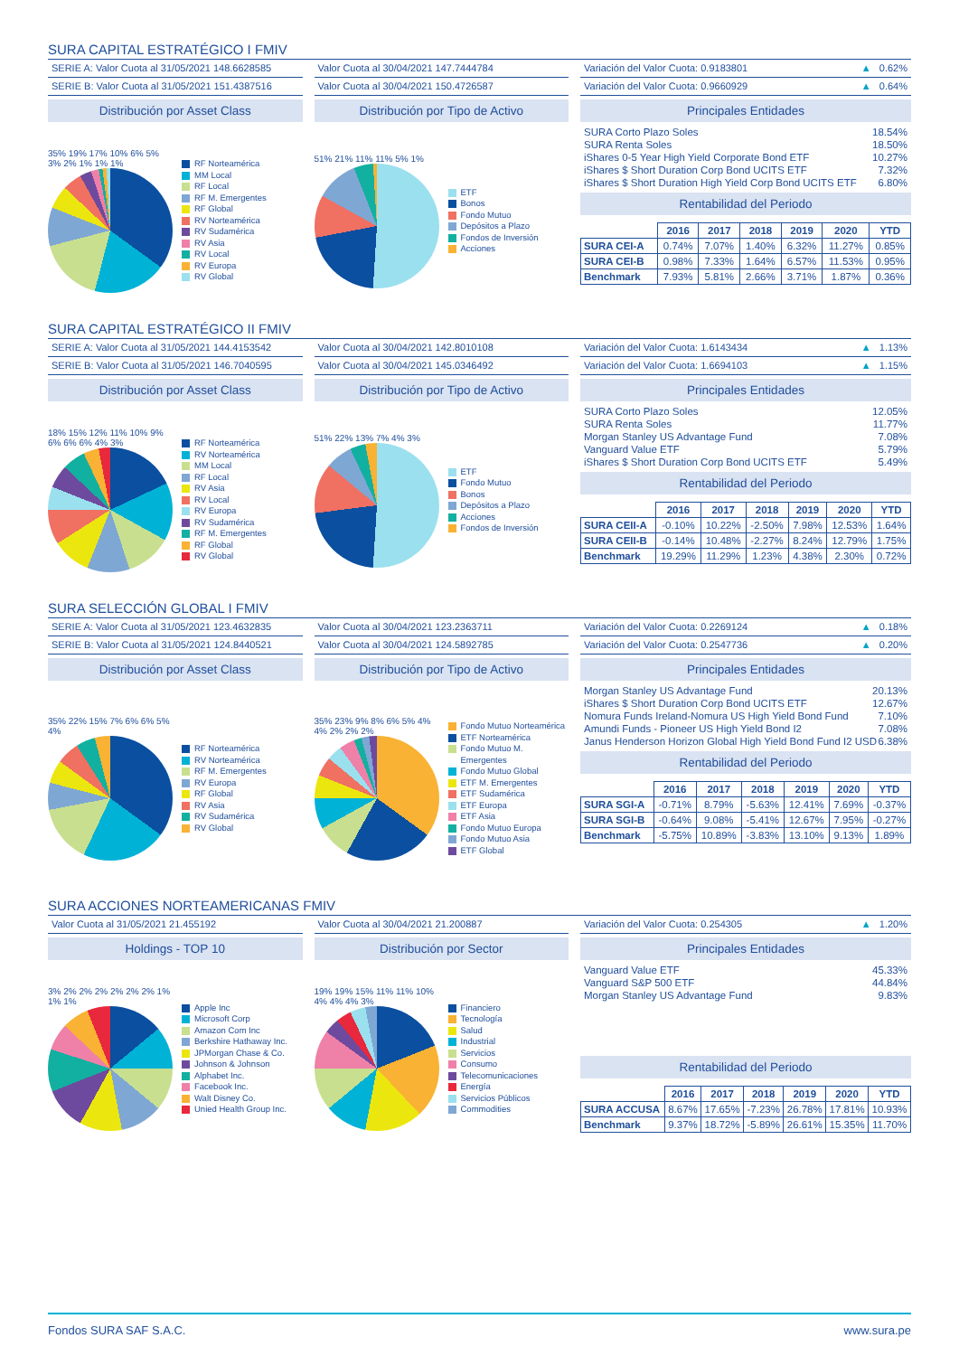SURA CAPITAL ESTRATÉGICO I FMIV
SERIE A: Valor Cuota al 31/05/2021 148.6628585
SERIE B: Valor Cuota al 31/05/2021 151.4387516
Distribución por Asset Class
35% 19% 17% 10% 6% 5% 3% 2% 1% 1% 1%
RF Norteamérica
MM Local
RF Local
RF M. Emergentes
RF Global
RV Norteamérica
RV Sudamérica
RV Asia
RV Local
RV Europa
RV Global
Valor Cuota al 30/04/2021 147.7444784
Valor Cuota al 30/04/2021 150.4726587
Distribución por Tipo de Activo
51% 21% 11% 11% 5% 1%
ETF
Bonos
Fondo Mutuo
Depósitos a Plazo
Fondos de Inversión
Acciones
Variación del Valor Cuota: 0.9183801 ▲ 0.62%
Variación del Valor Cuota: 0.9660929 ▲ 0.64%
Principales Entidades
SURA Corto Plazo Soles 18.54%
SURA Renta Soles 18.50%
iShares 0-5 Year High Yield Corporate Bond ETF 10.27%
iShares $ Short Duration Corp Bond UCITS ETF 7.32%
iShares $ Short Duration High Yield Corp Bond UCITS ETF 6.80%
Rentabilidad del Periodo
| | 2016 | 2017 | 2018 | 2019 | 2020 | YTD |
| SURA CEI-A | 0.74% | 7.07% | 1.40% | 6.32% | 11.27% | 0.85% |
| SURA CEI-B | 0.98% | 7.33% | 1.64% | 6.57% | 11.53% | 0.95% |
| Benchmark | 7.93% | 5.81% | 2.66% | 3.71% | 1.87% | 0.36% |
SURA CAPITAL ESTRATÉGICO II FMIV
SERIE A: Valor Cuota al 31/05/2021 144.4153542
SERIE B: Valor Cuota al 31/05/2021 146.7040595
Distribución por Asset Class
18% 15% 12% 11% 10% 9% 6% 6% 6% 4% 3%
RF Norteamérica
RV Norteamérica
MM Local
RF Local
RV Asia
RV Local
RV Europa
RV Sudamérica
RF M. Emergentes
RF Global
RV Global
Valor Cuota al 30/04/2021 142.8010108
Valor Cuota al 30/04/2021 145.0346492
Distribución por Tipo de Activo
51% 22% 13% 7% 4% 3%
ETF
Fondo Mutuo
Bonos
Depósitos a Plazo
Acciones
Fondos de Inversión
Variación del Valor Cuota: 1.6143434 ▲ 1.13%
Variación del Valor Cuota: 1.6694103 ▲ 1.15%
Principales Entidades
SURA Corto Plazo Soles 12.05%
SURA Renta Soles 11.77%
Morgan Stanley US Advantage Fund 7.08%
Vanguard Value ETF 5.79%
iShares $ Short Duration Corp Bond UCITS ETF 5.49%
Rentabilidad del Periodo
| | 2016 | 2017 | 2018 | 2019 | 2020 | YTD |
| SURA CEII-A | -0.10% | 10.22% | -2.50% | 7.98% | 12.53% | 1.64% |
| SURA CEII-B | -0.14% | 10.48% | -2.27% | 8.24% | 12.79% | 1.75% |
| Benchmark | 19.29% | 11.29% | 1.23% | 4.38% | 2.30% | 0.72% |
SURA SELECCIÓN GLOBAL I FMIV
SERIE A: Valor Cuota al 31/05/2021 123.4632835
SERIE B: Valor Cuota al 31/05/2021 124.8440521
Distribución por Asset Class
35% 22% 15% 7% 6% 6% 5% 4%
RF Norteamérica
RV Norteamérica
RF M. Emergentes
RV Europa
RF Global
RV Asia
RV Sudamérica
RV Global
Valor Cuota al 30/04/2021 123.2363711
Valor Cuota al 30/04/2021 124.5892785
Distribución por Tipo de Activo
35% 23% 9% 8% 6% 5% 4% 4% 2% 2% 2%
Fondo Mutuo Norteamérica
ETF Norteamérica
Fondo Mutuo M. Emergentes
Fondo Mutuo Global
ETF M. Emergentes
ETF Sudamérica
ETF Europa
ETF Asia
Fondo Mutuo Europa
Fondo Mutuo Asia
ETF Global
Variación del Valor Cuota: 0.2269124 ▲ 0.18%
Variación del Valor Cuota: 0.2547736 ▲ 0.20%
Principales Entidades
Morgan Stanley US Advantage Fund 20.13%
iShares $ Short Duration Corp Bond UCITS ETF 12.67%
Nomura Funds Ireland-Nomura US High Yield Bond Fund 7.10%
Amundi Funds - Pioneer US High Yield Bond I2 7.08%
Janus Henderson Horizon Global High Yield Bond Fund I2 USD 6.38%
Rentabilidad del Periodo
| | 2016 | 2017 | 2018 | 2019 | 2020 | YTD |
| SURA SGI-A | -0.71% | 8.79% | -5.63% | 12.41% | 7.69% | -0.37% |
| SURA SGI-B | -0.64% | 9.08% | -5.41% | 12.67% | 7.95% | -0.27% |
| Benchmark | -5.75% | 10.89% | -3.83% | 13.10% | 9.13% | 1.89% |
SURA ACCIONES NORTEAMERICANAS FMIV
Valor Cuota al 31/05/2021 21.455192
Holdings - TOP 10
3% 2% 2% 2% 2% 2% 2% 1% 1% 1%
Apple Inc
Microsoft Corp
Amazon Com Inc
Berkshire Hathaway Inc.
JPMorgan Chase & Co.
Johnson & Johnson
Alphabet Inc.
Facebook Inc.
Walt Disney Co.
Unied Health Group Inc.
Valor Cuota al 30/04/2021 21.200887
Distribución por Sector
19% 19% 15% 11% 11% 10% 4% 4% 4% 3%
Financiero
Tecnología
Salud
Industrial
Servicios
Consumo
Telecomunicaciones
Energía
Servicios Públicos
Commodities
Variación del Valor Cuota: 0.254305 ▲ 1.20%
Principales Entidades
Vanguard Value ETF 45.33%
Vanguard S&P 500 ETF 44.84%
Morgan Stanley US Advantage Fund 9.83%
Rentabilidad del Periodo
| | 2016 | 2017 | 2018 | 2019 | 2020 | YTD |
| SURA ACCUSA | 8.67% | 17.65% | -7.23% | 26.78% | 17.81% | 10.93% |
| Benchmark | 9.37% | 18.72% | -5.89% | 26.61% | 15.35% | 11.70% |
Fondos SURA SAF S.A.C. www.sura.pe